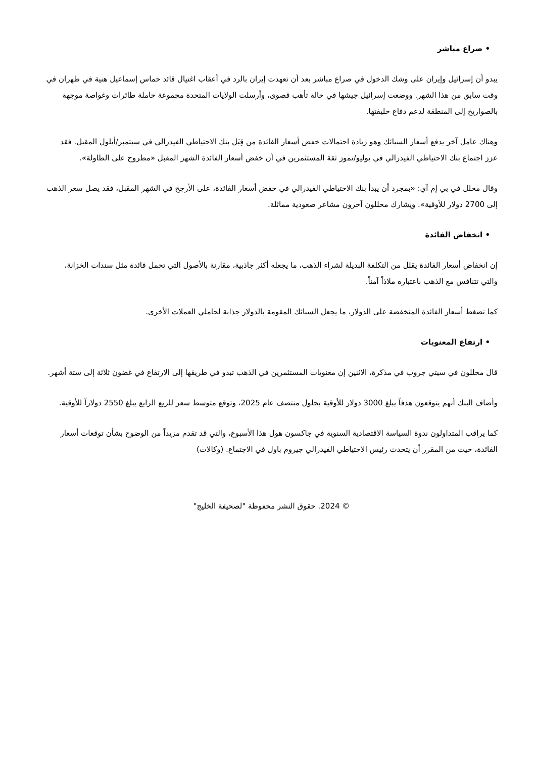• صراع مباشر
يبدو أن إسرائيل وإيران على وشك الدخول في صراع مباشر بعد أن تعهدت إيران بالرد في أعقاب اغتيال قائد حماس إسماعيل هنية في طهران في وقت سابق من هذا الشهر. ووضعت إسرائيل جيشها في حالة تأهب قصوى، وأرسلت الولايات المتحدة مجموعة حاملة طائرات وغواصة موجهة بالصواريخ إلى المنطقة لدعم دفاع حليفتها.
وهناك عامل آخر يدفع أسعار السبائك وهو زيادة احتمالات خفض أسعار الفائدة من قِبَل بنك الاحتياطي الفيدرالي في سبتمبر/أيلول المقبل. فقد عزز اجتماع بنك الاحتياطي الفيدرالي في يوليو/تموز ثقة المستثمرين في أن خفض أسعار الفائدة الشهر المقبل «مطروح على الطاولة».
وقال محلل في بي إم آي: «بمجرد أن يبدأ بنك الاحتياطي الفيدرالي في خفض أسعار الفائدة، على الأرجح في الشهر المقبل، فقد يصل سعر الذهب إلى 2700 دولار للأوقية». ويشارك محللون آخرون مشاعر صعودية مماثلة.
• انخفاض الفائدة
إن انخفاض أسعار الفائدة يقلل من التكلفة البديلة لشراء الذهب، ما يجعله أكثر جاذبية، مقارنة بالأصول التي تحمل فائدة مثل سندات الخزانة، والتي تتنافس مع الذهب باعتباره ملاذاً آمناً.
كما تضغط أسعار الفائدة المنخفضة على الدولار، ما يجعل السبائك المقومة بالدولار جذابة لحاملي العملات الأخرى.
• ارتفاع المعنويات
قال محللون في سيتي جروب في مذكرة، الاثنين إن معنويات المستثمرين في الذهب تبدو في طريقها إلى الارتفاع في غضون ثلاثة إلى ستة أشهر.
وأضاف البنك أنهم يتوقعون هدفاً يبلغ 3000 دولار للأوقية بحلول منتصف عام 2025، وتوقع متوسط سعر للربع الرابع يبلغ 2550 دولاراً للأوقية.
كما يراقب المتداولون ندوة السياسة الاقتصادية السنوية في جاكسون هول هذا الأسبوع، والتي قد تقدم مزيداً من الوضوح بشأن توقعات أسعار الفائدة، حيث من المقرر أن يتحدث رئيس الاحتياطي الفيدرالي جيروم باول في الاجتماع. (وكالات)
© 2024. حقوق النشر محفوظة "لصحيفة الخليج"